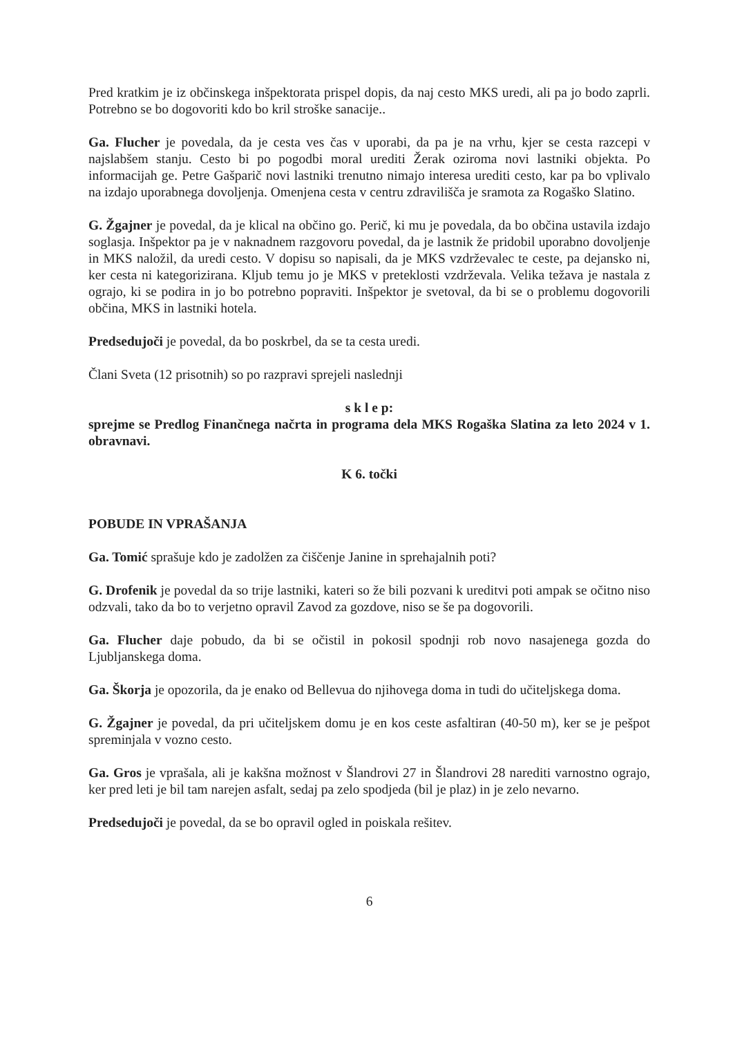Pred kratkim je iz občinskega inšpektorata prispel dopis, da naj cesto MKS uredi, ali pa jo bodo zaprli. Potrebno se bo dogovoriti kdo bo kril stroške sanacije..
Ga. Flucher je povedala, da je cesta ves čas v uporabi, da pa je na vrhu, kjer se cesta razcepi v najslabšem stanju. Cesto bi po pogodbi moral urediti Žerak oziroma novi lastniki objekta. Po informacijah ge. Petre Gašparič novi lastniki trenutno nimajo interesa urediti cesto, kar pa bo vplivalo na izdajo uporabnega dovoljenja. Omenjena cesta v centru zdravilišča je sramota za Rogaško Slatino.
G. Žgajner je povedal, da je klical na občino go. Perič, ki mu je povedala, da bo občina ustavila izdajo soglasja. Inšpektor pa je v naknadnem razgovoru povedal, da je lastnik že pridobil uporabno dovoljenje in MKS naložil, da uredi cesto. V dopisu so napisali, da je MKS vzdrževalec te ceste, pa dejansko ni, ker cesta ni kategorizirana. Kljub temu jo je MKS v preteklosti vzdrževala. Velika težava je nastala z ograjo, ki se podira in jo bo potrebno popraviti. Inšpektor je svetoval, da bi se o problemu dogovorili občina, MKS in lastniki hotela.
Predsedujoči je povedal, da bo poskrbel, da se ta cesta uredi.
Člani Sveta (12 prisotnih) so po razpravi sprejeli naslednji
s k l e p:
sprejme se Predlog Finančnega načrta in programa dela MKS Rogaška Slatina za leto 2024 v 1. obravnavi.
K 6. točki
POBUDE IN VPRAŠANJA
Ga. Tomić sprašuje kdo je zadolžen za čiščenje Janine in sprehajalnih poti?
G. Drofenik je povedal da so trije lastniki, kateri so že bili pozvani k ureditvi poti ampak se očitno niso odzvali, tako da bo to verjetno opravil Zavod za gozdove, niso se še pa dogovorili.
Ga. Flucher daje pobudo, da bi se očistil in pokosil spodnji rob novo nasajenega gozda do Ljubljanskega doma.
Ga. Škorja je opozorila, da je enako od Bellevua do njihovega doma in tudi do učiteljskega doma.
G. Žgajner je povedal, da pri učiteljskem domu je en kos ceste asfaltiran (40-50 m), ker se je pešpot spreminjala v vozno cesto.
Ga. Gros je vprašala, ali je kakšna možnost v Šlandrovi 27 in Šlandrovi 28 narediti varnostno ograjo, ker pred leti je bil tam narejen asfalt, sedaj pa zelo spodjeda (bil je plaz) in je zelo nevarno.
Predsedujoči je povedal, da se bo opravil ogled in poiskala rešitev.
6